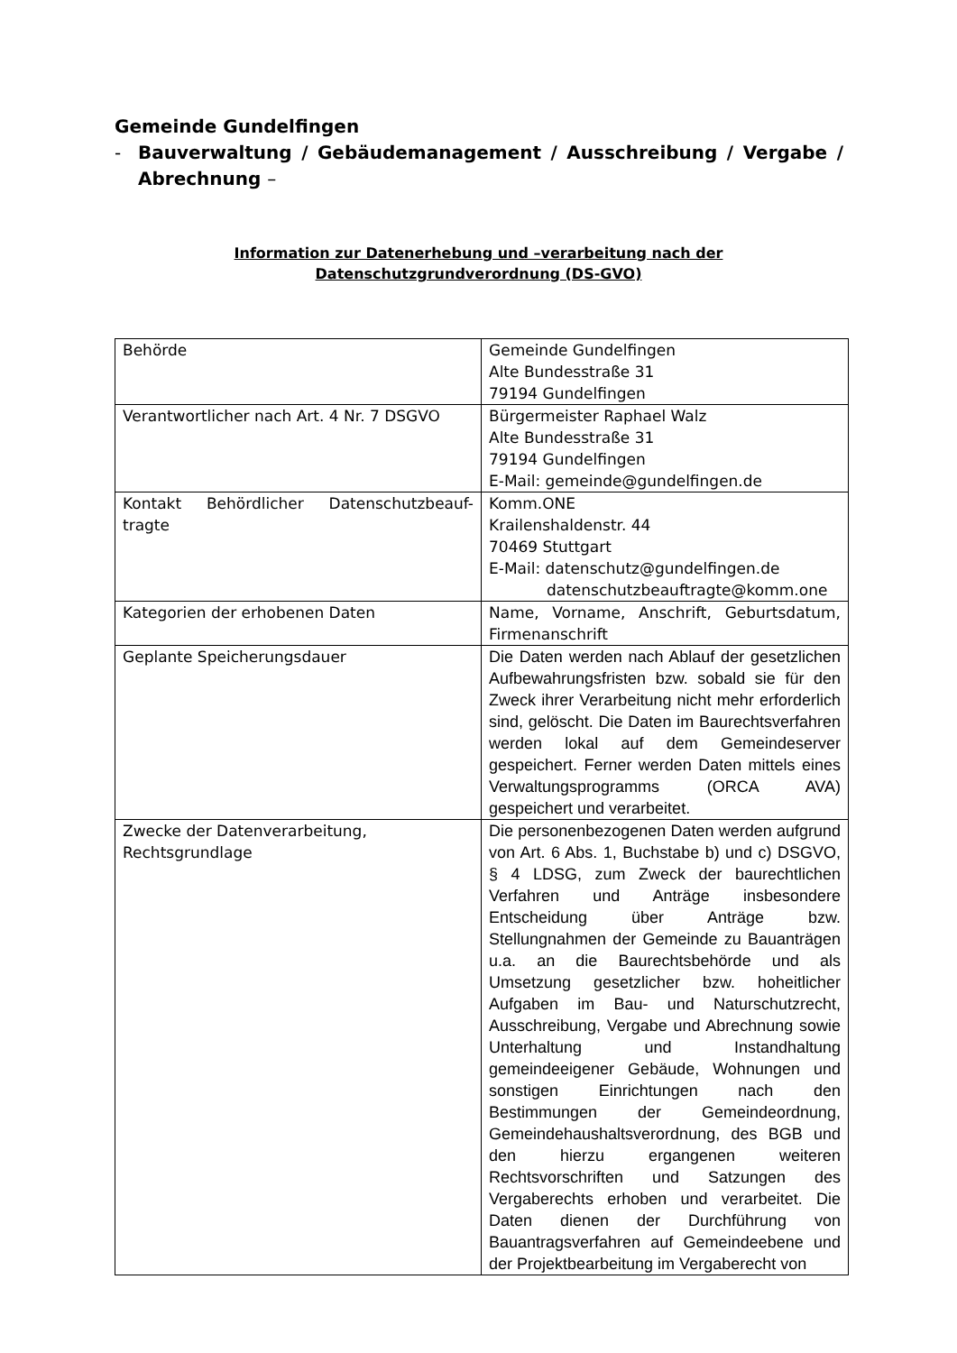Gemeinde Gundelfingen
- Bauverwaltung / Gebäudemanagement / Ausschreibung / Vergabe /
Abrechnung –
Information zur Datenerhebung und –verarbeitung nach der
Datenschutzgrundverordnung (DS-GVO)
| Behörde | Gemeinde Gundelfingen Alte Bundesstraße 31 79194 Gundelfingen |
| Verantwortlicher nach Art. 4 Nr. 7 DSGVO | Bürgermeister Raphael Walz Alte Bundesstraße 31 79194 Gundelfingen E-Mail: gemeinde@gundelfingen.de |
| Kontakt Behördlicher Datenschutzbeauf-tragte | Komm.ONE Krailenshaldenstr. 44 70469 Stuttgart E-Mail: datenschutz@gundelfingen.de datenschutzbeauftragte@komm.one |
| Kategorien der erhobenen Daten | Name, Vorname, Anschrift, Geburtsdatum, Firmenanschrift |
| Geplante Speicherungsdauer | Die Daten werden nach Ablauf der gesetzlichen Aufbewahrungsfristen bzw. sobald sie für den Zweck ihrer Verarbeitung nicht mehr erforderlich sind, gelöscht. Die Daten im Baurechtsverfahren werden lokal auf dem Gemeindeserver gespeichert. Ferner werden Daten mittels eines Verwaltungsprogramms (ORCA AVA) gespeichert und verarbeitet. |
| Zwecke der Datenverarbeitung, Rechtsgrundlage | Die personenbezogenen Daten werden aufgrund von Art. 6 Abs. 1, Buchstabe b) und c) DSGVO, § 4 LDSG, zum Zweck der baurechtlichen Verfahren und Anträge insbesondere Entscheidung über Anträge bzw. Stellungnahmen der Gemeinde zu Bauanträgen u.a. an die Baurechtsbehörde und als Umsetzung gesetzlicher bzw. hoheitlicher Aufgaben im Bau- und Naturschutzrecht, Ausschreibung, Vergabe und Abrechnung sowie Unterhaltung und Instandhaltung gemeindeeigener Gebäude, Wohnungen und sonstigen Einrichtungen nach den Bestimmungen der Gemeindeordnung, Gemeindehaushaltsverordnung, des BGB und den hierzu ergangenen weiteren Rechtsvorschriften und Satzungen des Vergaberechts erhoben und verarbeitet. Die Daten dienen der Durchführung von Bauantragsverfahren auf Gemeindeebene und der Projektbearbeitung im Vergaberecht von |